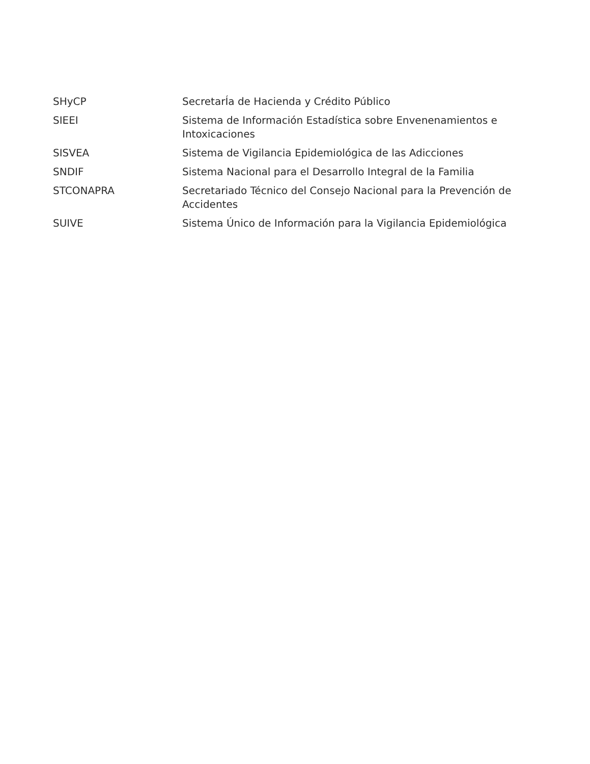| SHyCP | SecretarÍa de Hacienda y Crédito Público |
| SIEEI | Sistema de Información Estadística sobre Envenenamientos e Intoxicaciones |
| SISVEA | Sistema de Vigilancia Epidemiológica de las Adicciones |
| SNDIF | Sistema Nacional para el Desarrollo Integral de la Familia |
| STCONAPRA | Secretariado Técnico del Consejo Nacional para la Prevención de Accidentes |
| SUIVE | Sistema Único de Información para la Vigilancia Epidemiológica |